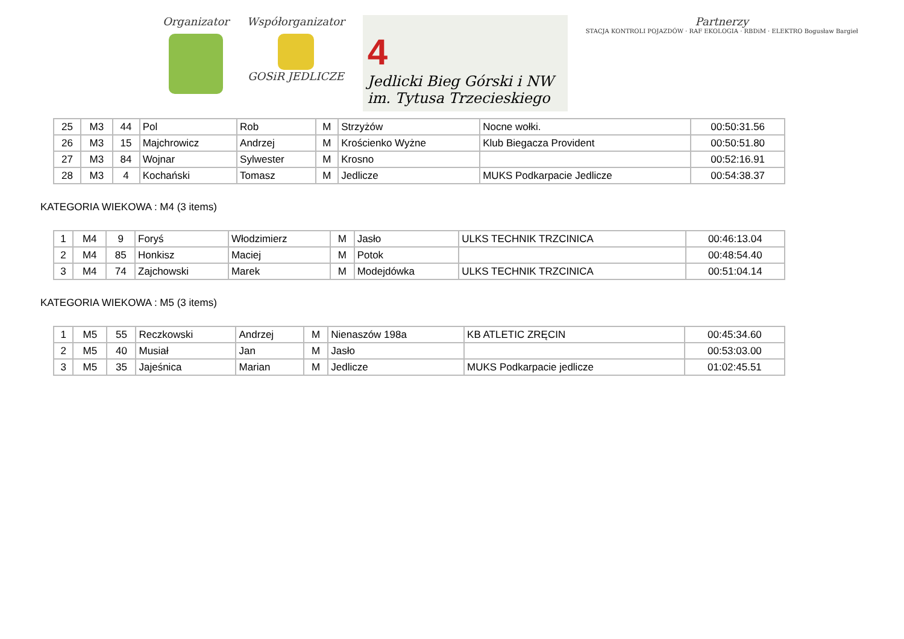Organizator Współorganizator
GOSiR JEDLICZE
4
Jedlicki Bieg Górski i NW
im. Tytusa Trzecieskiego
Partnerzy
STACJA KONTROLI POJAZDÓW · RAF EKOLOGIA · RBDiM · ELEKTRO Bogusław Bargieł
| 25 | M3 | 44 | Pol | Rob | M | Strzyżów | Nocne wołki. | 00:50:31.56 |
| 26 | M3 | 15 | Majchrowicz | Andrzej | M | Krościenko Wyżne | Klub Biegacza Provident | 00:50:51.80 |
| 27 | M3 | 84 | Wojnar | Sylwester | M | Krosno | | 00:52:16.91 |
| 28 | M3 | 4 | Kochański | Tomasz | M | Jedlicze | MUKS Podkarpacie Jedlicze | 00:54:38.37 |
KATEGORIA WIEKOWA : M4 (3 items)
| 1 | M4 | 9 | Foryś | Włodzimierz | M | Jasło | ULKS TECHNIK TRZCINICA | 00:46:13.04 |
| 2 | M4 | 85 | Honkisz | Maciej | M | Potok | | 00:48:54.40 |
| 3 | M4 | 74 | Zajchowski | Marek | M | Modejdówka | ULKS TECHNIK TRZCINICA | 00:51:04.14 |
KATEGORIA WIEKOWA : M5 (3 items)
| 1 | M5 | 55 | Reczkowski | Andrzej | M | Nienaszów 198a | KB ATLETIC ZRĘCIN | 00:45:34.60 |
| 2 | M5 | 40 | Musiał | Jan | M | Jasło | | 00:53:03.00 |
| 3 | M5 | 35 | Jajeśnica | Marian | M | Jedlicze | MUKS Podkarpacie jedlicze | 01:02:45.51 |